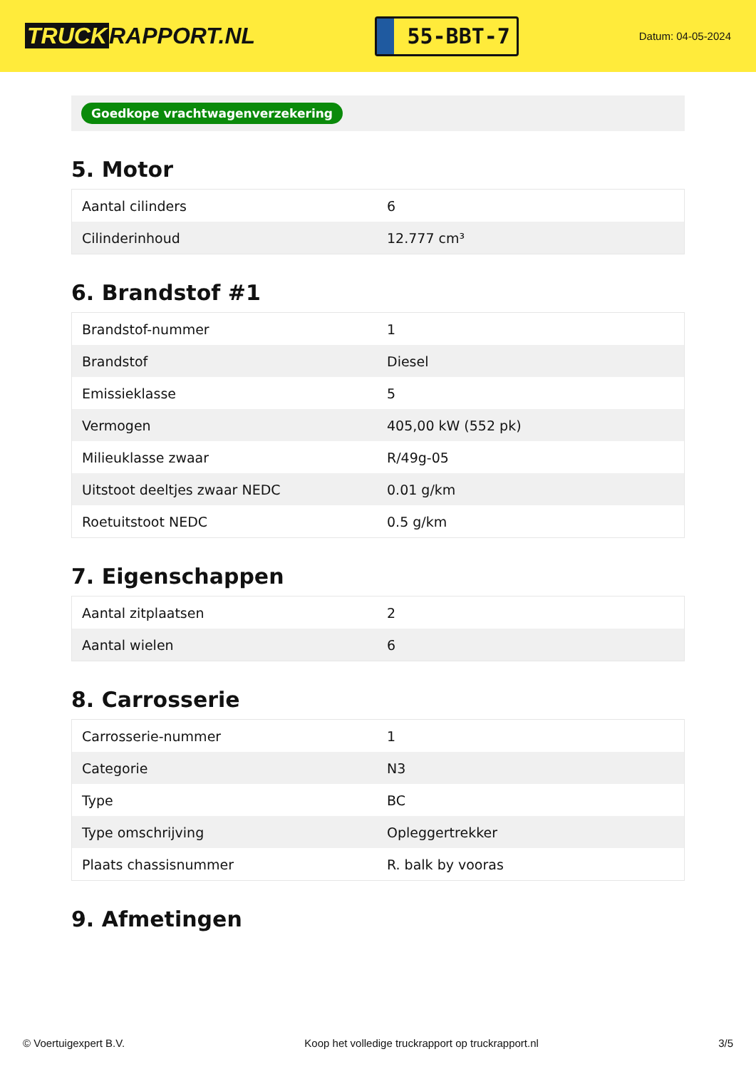TRUCK RAPPORT.NL
55-BBT-7
Datum: 04-05-2024
Goedkope vrachtwagenverzekering
5. Motor
| Aantal cilinders | 6 |
| Cilinderinhoud | 12.777 cm³ |
6. Brandstof #1
| Brandstof-nummer | 1 |
| Brandstof | Diesel |
| Emissieklasse | 5 |
| Vermogen | 405,00 kW (552 pk) |
| Milieuklasse zwaar | R/49g-05 |
| Uitstoot deeltjes zwaar NEDC | 0.01 g/km |
| Roetuitstoot NEDC | 0.5 g/km |
7. Eigenschappen
| Aantal zitplaatsen | 2 |
| Aantal wielen | 6 |
8. Carrosserie
| Carrosserie-nummer | 1 |
| Categorie | N3 |
| Type | BC |
| Type omschrijving | Opleggertrekker |
| Plaats chassisnummer | R. balk by vooras |
9. Afmetingen
© Voertuigexpert B.V. Koop het volledige truckrapport op truckrapport.nl 3/5